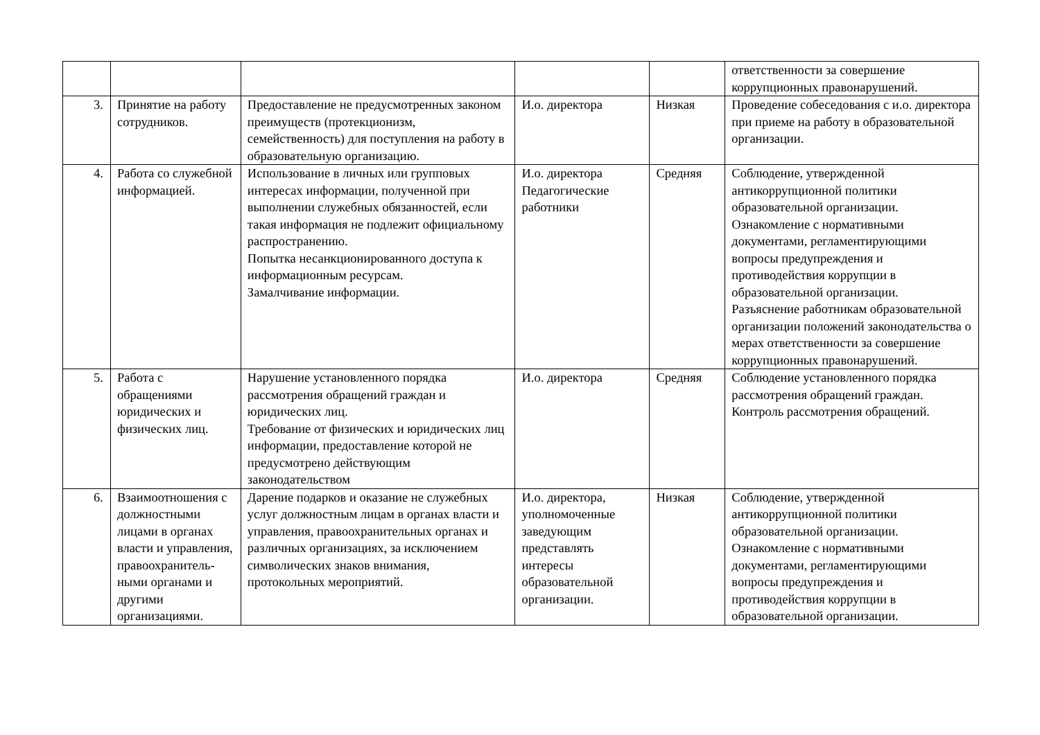| | | | | | ответственности за совершение коррупционных правонарушений. |
| 3. | Принятие на работу сотрудников. | Предоставление не предусмотренных законом преимуществ (протекционизм, семейственность) для поступления на работу в образовательную организацию. | И.о. директора | Низкая | Проведение собеседования с и.о. директора при приеме на работу в образовательной организации. |
| 4. | Работа со служебной информацией. | Использование в личных или групповых интересах информации, полученной при выполнении служебных обязанностей, если такая информация не подлежит официальному распространению. Попытка несанкционированного доступа к информационным ресурсам. Замалчивание информации. | И.о. директора Педагогические работники | Средняя | Соблюдение, утвержденной антикоррупционной политики образовательной организации. Ознакомление с нормативными документами, регламентирующими вопросы предупреждения и противодействия коррупции в образовательной организации. Разъяснение работникам образовательной организации положений законодательства о мерах ответственности за совершение коррупционных правонарушений. |
| 5. | Работа с обращениями юридических и физических лиц. | Нарушение установленного порядка рассмотрения обращений граждан и юридических лиц. Требование от физических и юридических лиц информации, предоставление которой не предусмотрено действующим законодательством | И.о. директора | Средняя | Соблюдение установленного порядка рассмотрения обращений граждан. Контроль рассмотрения обращений. |
| 6. | Взаимоотношения с должностными лицами в органах власти и управления, правоохранитель-ными органами и другими организациями. | Дарение подарков и оказание не служебных услуг должностным лицам в органах власти и управления, правоохранительных органах и различных организациях, за исключением символических знаков внимания, протокольных мероприятий. | И.о. директора, уполномоченные заведующим представлять интересы образовательной организации. | Низкая | Соблюдение, утвержденной антикоррупционной политики образовательной организации. Ознакомление с нормативными документами, регламентирующими вопросы предупреждения и противодействия коррупции в образовательной организации. |